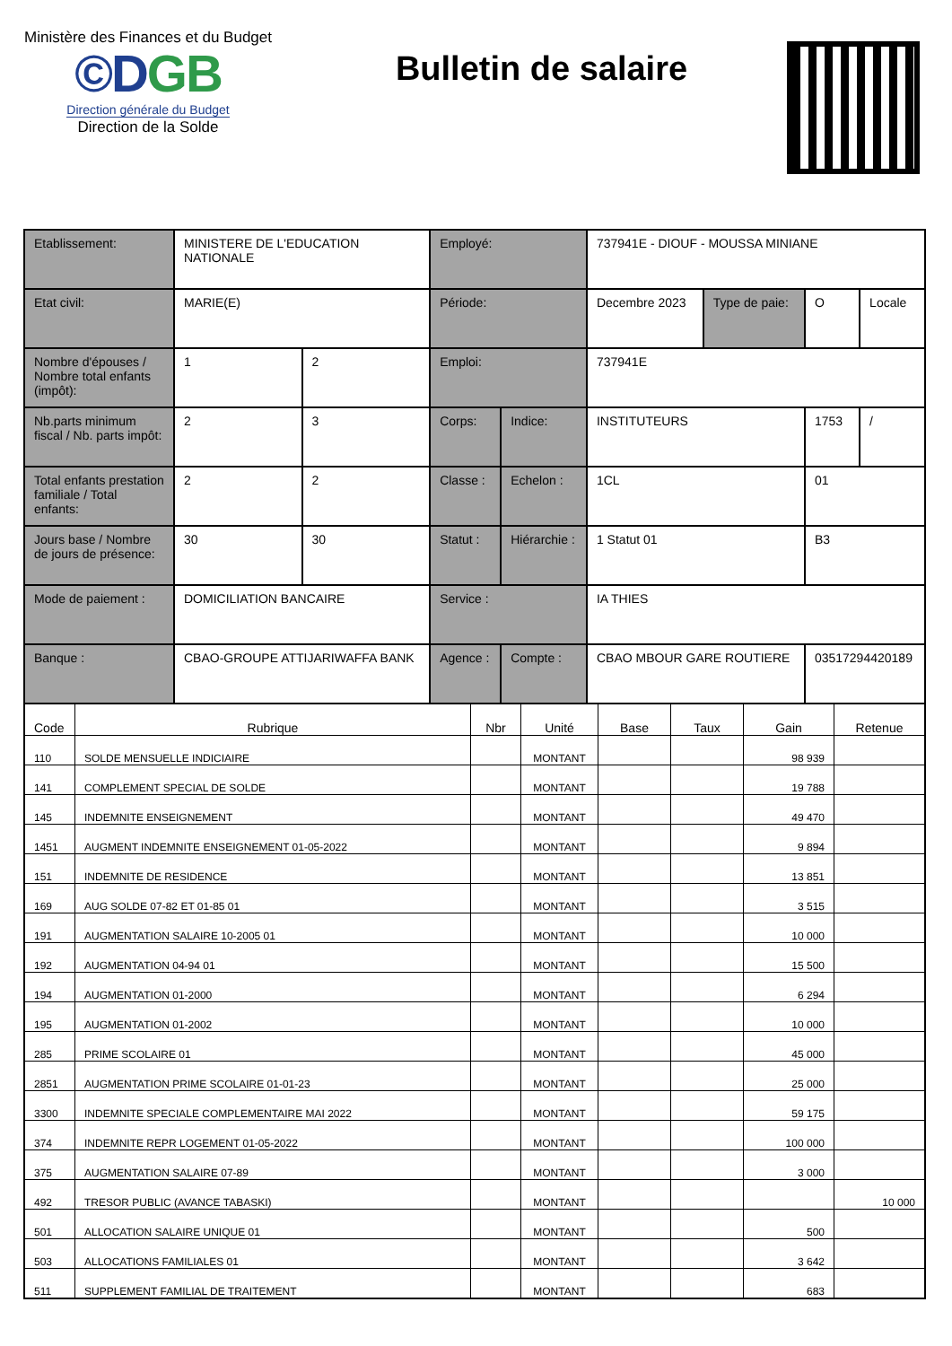Ministère des Finances et du Budget
©DGB
Direction générale du Budget
Direction de la Solde
Bulletin de salaire
| Etablissement: | MINISTERE DE L'EDUCATION NATIONALE | | Employé: | | 737941E - DIOUF - MOUSSA MINIANE | | | |
| Etat civil: | MARIE(E) | | Période: | | Decembre 2023 | Type de paie: | O | Locale |
| Nombre d'épouses / Nombre total enfants (impôt): | 1 | 2 | Emploi: | | 737941E | | | |
| Nb.parts minimum fiscal / Nb. parts impôt: | 2 | 3 | Corps: | Indice: | INSTITUTEURS | | 1753 | / |
| Total enfants prestation familiale / Total enfants: | 2 | 2 | Classe : | Echelon : | 1CL | | 01 | |
| Jours base / Nombre de jours de présence: | 30 | 30 | Statut : | Hiérarchie : | 1 Statut 01 | | B3 | |
| Mode de paiement : | DOMICILIATION BANCAIRE | | Service : | | IA THIES | | | |
| Banque : | CBAO-GROUPE ATTIJARIWAFFA BANK | | Agence : | Compte : | CBAO MBOUR GARE ROUTIERE | | 03517294420189 | |
| Code | Rubrique | Nbr | Unité | Base | Taux | Gain | Retenue |
| --- | --- | --- | --- | --- | --- | --- | --- |
| 110 | SOLDE MENSUELLE INDICIAIRE | | MONTANT | | | 98 939 | |
| 141 | COMPLEMENT SPECIAL DE SOLDE | | MONTANT | | | 19 788 | |
| 145 | INDEMNITE ENSEIGNEMENT | | MONTANT | | | 49 470 | |
| 1451 | AUGMENT INDEMNITE ENSEIGNEMENT 01-05-2022 | | MONTANT | | | 9 894 | |
| 151 | INDEMNITE DE RESIDENCE | | MONTANT | | | 13 851 | |
| 169 | AUG SOLDE 07-82 ET 01-85 01 | | MONTANT | | | 3 515 | |
| 191 | AUGMENTATION SALAIRE 10-2005 01 | | MONTANT | | | 10 000 | |
| 192 | AUGMENTATION 04-94 01 | | MONTANT | | | 15 500 | |
| 194 | AUGMENTATION 01-2000 | | MONTANT | | | 6 294 | |
| 195 | AUGMENTATION 01-2002 | | MONTANT | | | 10 000 | |
| 285 | PRIME SCOLAIRE 01 | | MONTANT | | | 45 000 | |
| 2851 | AUGMENTATION PRIME SCOLAIRE 01-01-23 | | MONTANT | | | 25 000 | |
| 3300 | INDEMNITE SPECIALE COMPLEMENTAIRE MAI 2022 | | MONTANT | | | 59 175 | |
| 374 | INDEMNITE REPR LOGEMENT 01-05-2022 | | MONTANT | | | 100 000 | |
| 375 | AUGMENTATION SALAIRE 07-89 | | MONTANT | | | 3 000 | |
| 492 | TRESOR PUBLIC (AVANCE TABASKI) | | MONTANT | | | | 10 000 |
| 501 | ALLOCATION SALAIRE UNIQUE 01 | | MONTANT | | | 500 | |
| 503 | ALLOCATIONS FAMILIALES 01 | | MONTANT | | | 3 642 | |
| 511 | SUPPLEMENT FAMILIAL DE TRAITEMENT | | MONTANT | | | 683 | |